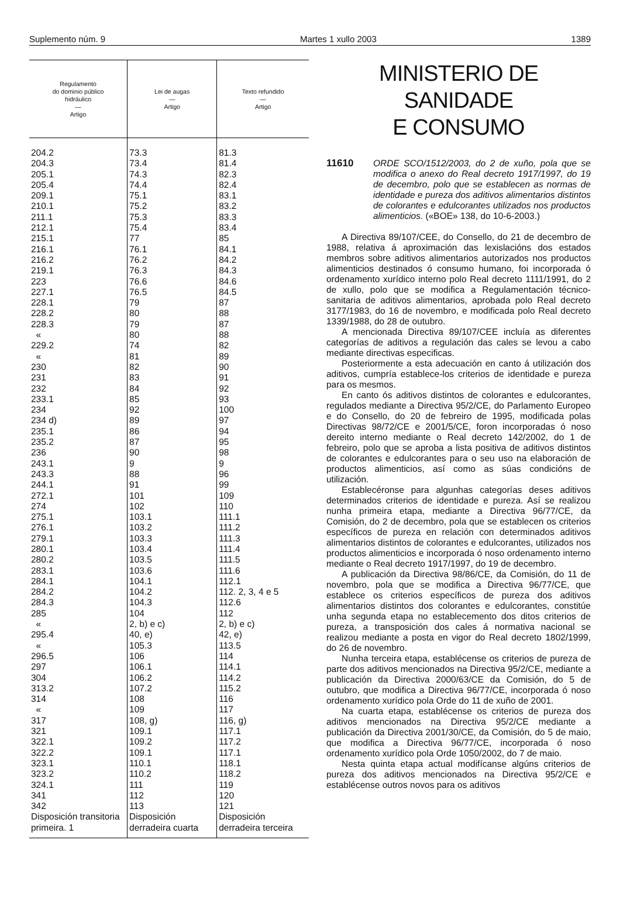Suplemento núm. 9 Martes 1 xullo 2003 1389
| Regulamento do dominio público hidráulico — Artigo | Lei de augas — Artigo | Texto refundido — Artigo |
| --- | --- | --- |
| 204.2 204.3 205.1 205.4 209.1 210.1 211.1 212.1 215.1 216.1 216.2 219.1 223 227.1 228.1 228.2 228.3 « 229.2 « 230 231 232 233.1 234 234 d) 235.1 235.2 236 243.1 243.3 244.1 272.1 274 275.1 276.1 279.1 280.1 280.2 283.1 284.1 284.2 284.3 285 « 295.4 « 296.5 297 304 313.2 314 « 317 321 322.1 322.2 323.1 323.2 324.1 341 342 Disposición transitoria primeira. 1 | 73.3 73.4 74.3 74.4 75.1 75.2 75.3 75.4 77 76.1 76.2 76.3 76.6 76.5 79 80 79 80 74 81 82 83 84 85 92 89 86 87 90 9 88 91 101 102 103.1 103.2 103.3 103.4 103.5 103.6 104.1 104.2 104.3 104 2, b) e c) 40, e) 105.3 106 106.1 106.2 107.2 108 109 108, g) 109.1 109.2 109.1 110.1 110.2 111 112 113 Disposición derradeira cuarta | 81.3 81.4 82.3 82.4 83.1 83.2 83.3 83.4 85 84.1 84.2 84.3 84.6 84.5 87 88 87 88 82 89 90 91 92 93 100 97 94 95 98 9 96 99 109 110 111.1 111.2 111.3 111.4 111.5 111.6 112.1 112. 2, 3, 4 e 5 112.6 112 2, b) e c) 42, e) 113.5 114 114.1 114.2 115.2 116 117 116, g) 117.1 117.2 117.1 118.1 118.2 119 120 121 Disposición derradeira terceira |
MINISTERIO DE SANIDADE
E CONSUMO
11610 ORDE SCO/1512/2003, do 2 de xuño, pola que se modifica o anexo do Real decreto 1917/1997, do 19 de decembro, polo que se establecen as normas de identidade e pureza dos aditivos alimentarios distintos de colorantes e edulcorantes utilizados nos productos alimenticios. («BOE» 138, do 10-6-2003.)
A Directiva 89/107/CEE, do Consello, do 21 de decembro de 1988, relativa á aproximación das lexislacións dos estados membros sobre aditivos alimentarios autorizados nos productos alimenticios destinados ó consumo humano, foi incorporada ó ordenamento xurídico interno polo Real decreto 1111/1991, do 2 de xullo, polo que se modifica a Regulamentación técnico-sanitaria de aditivos alimentarios, aprobada polo Real decreto 3177/1983, do 16 de novembro, e modificada polo Real decreto 1339/1988, do 28 de outubro.
A mencionada Directiva 89/107/CEE incluía as diferentes categorías de aditivos a regulación das cales se levou a cabo mediante directivas especificas.
Posteriormente a esta adecuación en canto á utilización dos aditivos, cumpría establece-los criterios de identidade e pureza para os mesmos.
En canto ós aditivos distintos de colorantes e edulcorantes, regulados mediante a Directiva 95/2/CE, do Parlamento Europeo e do Consello, do 20 de febreiro de 1995, modificada polas Directivas 98/72/CE e 2001/5/CE, foron incorporadas ó noso dereito interno mediante o Real decreto 142/2002, do 1 de febreiro, polo que se aproba a lista positiva de aditivos distintos de colorantes e edulcorantes para o seu uso na elaboración de productos alimenticios, así como as súas condicións de utilización.
Establecéronse para algunhas categorías deses aditivos determinados criterios de identidade e pureza. Así se realizou nunha primeira etapa, mediante a Directiva 96/77/CE, da Comisión, do 2 de decembro, pola que se establecen os criterios específicos de pureza en relación con determinados aditivos alimentarios distintos de colorantes e edulcorantes, utilizados nos productos alimenticios e incorporada ó noso ordenamento interno mediante o Real decreto 1917/1997, do 19 de decembro.
A publicación da Directiva 98/86/CE, da Comisión, do 11 de novembro, pola que se modifica a Directiva 96/77/CE, que establece os criterios específicos de pureza dos aditivos alimentarios distintos dos colorantes e edulcorantes, constitúe unha segunda etapa no establecemento dos ditos criterios de pureza, a transposición dos cales á normativa nacional se realizou mediante a posta en vigor do Real decreto 1802/1999, do 26 de novembro.
Nunha terceira etapa, establécense os criterios de pureza de parte dos aditivos mencionados na Directiva 95/2/CE, mediante a publicación da Directiva 2000/63/CE da Comisión, do 5 de outubro, que modifica a Directiva 96/77/CE, incorporada ó noso ordenamento xurídico pola Orde do 11 de xuño de 2001.
Na cuarta etapa, establécense os criterios de pureza dos aditivos mencionados na Directiva 95/2/CE mediante a publicación da Directiva 2001/30/CE, da Comisión, do 5 de maio, que modifica a Directiva 96/77/CE, incorporada ó noso ordenamento xurídico pola Orde 1050/2002, do 7 de maio.
Nesta quinta etapa actual modifícanse algúns criterios de pureza dos aditivos mencionados na Directiva 95/2/CE e establécense outros novos para os aditivos